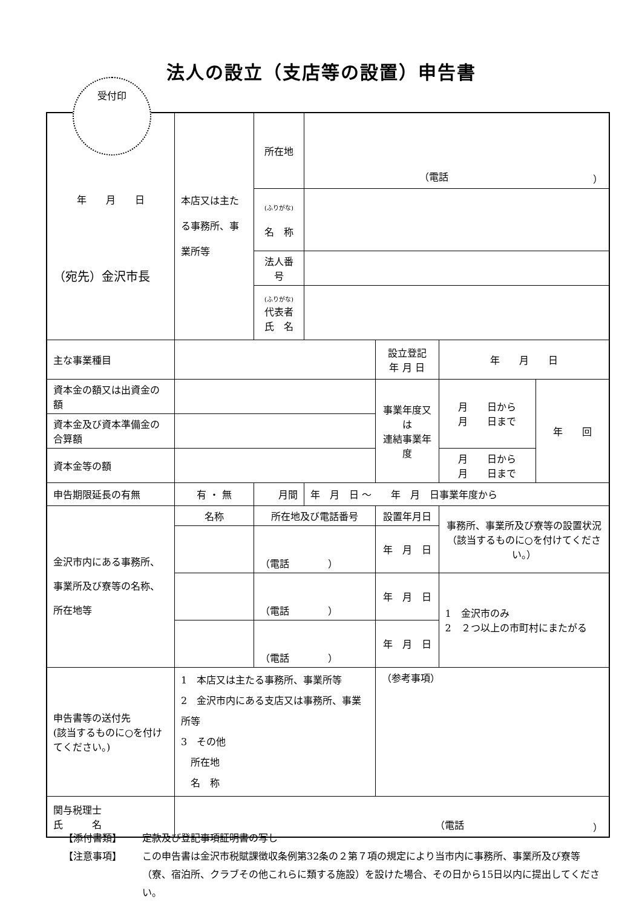法人の設立（支店等の設置）申告書
受付印
| 年 月 日 （宛先）金沢市長 | 本店又は主たる事務所、事業所等 | 所在地 | （電話 ） | | | |
| | | (ふりがな) 名 称 | | | | |
| | | 法人番号 | | | | |
| | | (ふりがな) 代表者 氏 名 | | | | |
| 主な事業種目 | | | | 設立登記 年 月 日 | 年 月 日 | |
| 資本金の額又は出資金の額 | | | | 事業年度又は 連結事業年度 | 月 日から 月 日まで | 年 回 |
| 資本金及び資本準備金の合算額 | | | | | | |
| 資本金等の額 | | | | | 月 日から 月 日まで | |
| 申告期限延長の有無 | 有 ・ 無 | 月間 | 年 月 日 ～ 年 月 日事業年度から | | | |
| 金沢市内にある事務所、事業所及び寮等の名称、所在地等 | 名称 | 所在地及び電話番号 | | 設置年月日 | 事務所、事業所及び寮等の設置状況 （該当するものに○を付けてください。） | |
| | | （電話 ） | | 年 月 日 | | |
| | | （電話 ） | | 年 月 日 | 1 金沢市のみ 2 ２つ以上の市町村にまたがる | |
| | | （電話 ） | | 年 月 日 | | |
| 申告書等の送付先 (該当するものに○を付けてください。) | 1 本店又は主たる事務所、事業所等 2 金沢市内にある支店又は事務所、事業所等 3 その他 所在地 名 称 | | | （参考事項） | | |
| 関与税理士 氏 名 | （電話 ） | | | | | |
【添付書類】 定款及び登記事項証明書の写し
【注意事項】 この申告書は金沢市税賦課徴収条例第32条の２第７項の規定により当市内に事務所、事業所及び寮等（寮、宿泊所、クラブその他これらに類する施設）を設けた場合、その日から15日以内に提出してください。